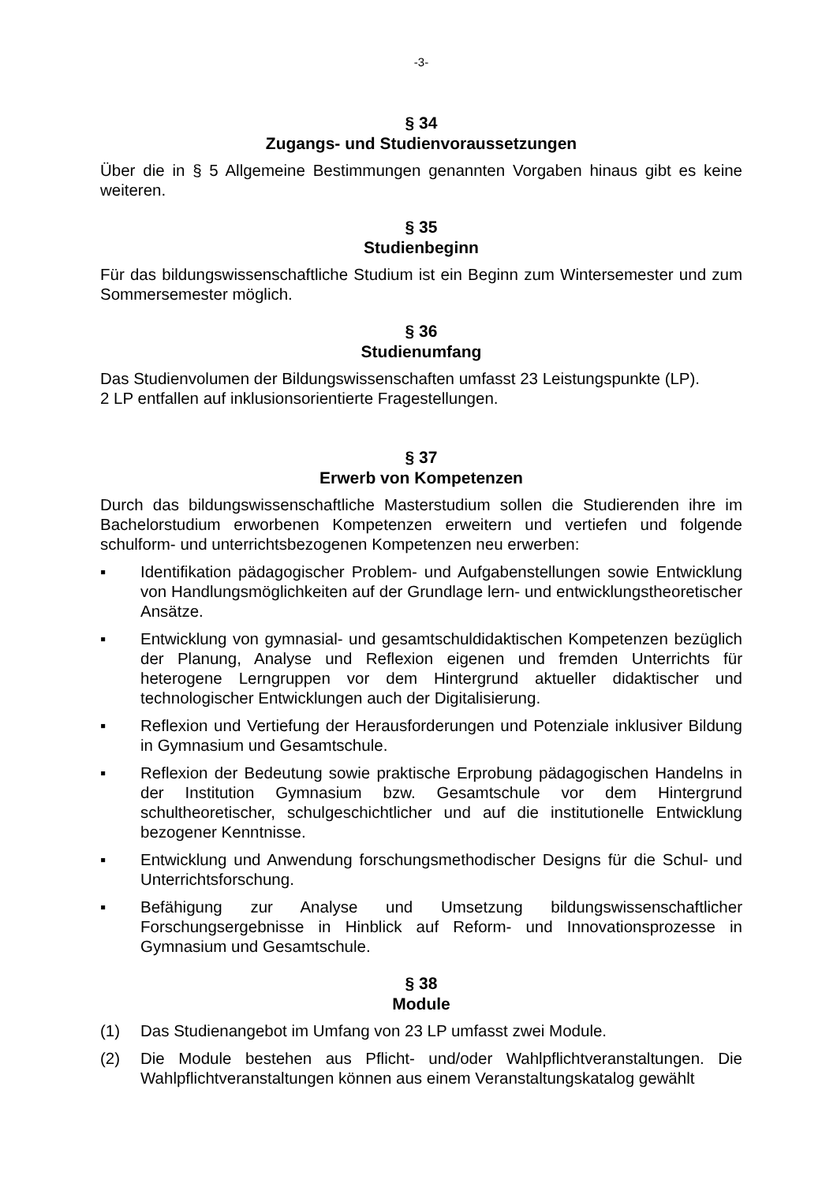-3-
§ 34
Zugangs- und Studienvoraussetzungen
Über die in § 5 Allgemeine Bestimmungen genannten Vorgaben hinaus gibt es keine weiteren.
§ 35
Studienbeginn
Für das bildungswissenschaftliche Studium ist ein Beginn zum Wintersemester und zum Sommersemester möglich.
§ 36
Studienumfang
Das Studienvolumen der Bildungswissenschaften umfasst 23 Leistungspunkte (LP).
2 LP entfallen auf inklusionsorientierte Fragestellungen.
§ 37
Erwerb von Kompetenzen
Durch das bildungswissenschaftliche Masterstudium sollen die Studierenden ihre im Bachelorstudium erworbenen Kompetenzen erweitern und vertiefen und folgende schulform- und unterrichtsbezogenen Kompetenzen neu erwerben:
▪ Identifikation pädagogischer Problem- und Aufgabenstellungen sowie Entwicklung von Handlungsmöglichkeiten auf der Grundlage lern- und entwicklungstheoretischer Ansätze.
▪ Entwicklung von gymnasial- und gesamtschuldidaktischen Kompetenzen bezüglich der Planung, Analyse und Reflexion eigenen und fremden Unterrichts für heterogene Lerngruppen vor dem Hintergrund aktueller didaktischer und technologischer Entwicklungen auch der Digitalisierung.
▪ Reflexion und Vertiefung der Herausforderungen und Potenziale inklusiver Bildung in Gymnasium und Gesamtschule.
▪ Reflexion der Bedeutung sowie praktische Erprobung pädagogischen Handelns in der Institution Gymnasium bzw. Gesamtschule vor dem Hintergrund schultheoretischer, schulgeschichtlicher und auf die institutionelle Entwicklung bezogener Kenntnisse.
▪ Entwicklung und Anwendung forschungsmethodischer Designs für die Schul- und Unterrichtsforschung.
▪ Befähigung zur Analyse und Umsetzung bildungswissenschaftlicher Forschungsergebnisse in Hinblick auf Reform- und Innovationsprozesse in Gymnasium und Gesamtschule.
§ 38
Module
(1) Das Studienangebot im Umfang von 23 LP umfasst zwei Module.
(2) Die Module bestehen aus Pflicht- und/oder Wahlpflichtveranstaltungen. Die Wahlpflichtveranstaltungen können aus einem Veranstaltungskatalog gewählt